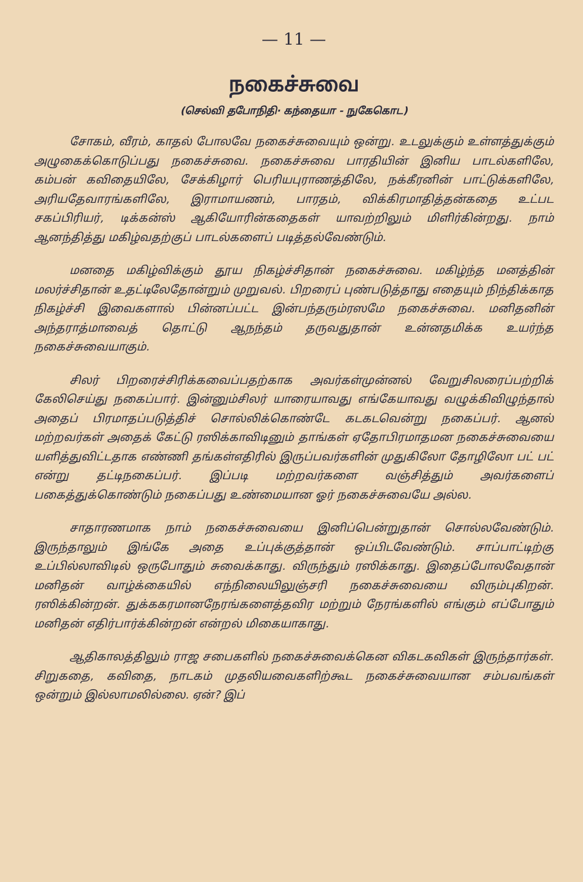— 11 —
நகைச்சுவை
(செல்வி தபோநிதி· கந்தையா - நுகேகொட)
சோகம், வீரம், காதல் போலவே நகைச்சுவையும் ஒன்று. உடலுக்கும் உள்ளத்துக்கும் அழுகைக்கொடுப்பது நகைச்சுவை. நகைச்சுவை பாரதியின் இனிய பாடல்களிலே, கம்பன் கவிதையிலே, சேக்கிழார் பெரியபுராணத்திலே, நக்கீரனின் பாட்டுக்களிலே, அரியதேவாரங்களிலே, இராமாயணம், பாரதம், விக்கிரமாதித்தன்கதை உட்பட சகப்பிரியர், டிக்கன்ஸ் ஆகியோரின்கதைகள் யாவற்றிலும் மிளிர்கின்றது. நாம் ஆனந்தித்து மகிழ்வதற்குப் பாடல்களைப் படித்தல்வேண்டும்.
மனதை மகிழ்விக்கும் தூய நிகழ்ச்சிதான் நகைச்சுவை. மகிழ்ந்த மனத்தின் மலர்ச்சிதான் உதட்டிலேதோன்றும் முறுவல். பிறரைப் புண்படுத்தாது எதையும் நிந்திக்காத நிகழ்ச்சி இவைகளால் பின்னப்பட்ட இன்பந்தரும்ரஸமே நகைச்சுவை. மனிதனின் அந்தராத்மாவைத் தொட்டு ஆநந்தம் தருவதுதான் உன்னதமிக்க உயர்ந்த நகைச்சுவையாகும்.
சிலர் பிறரைச்சிரிக்கவைப்பதற்காக அவர்கள்முன்னல் வேறுசிலரைப்பற்றிக் கேலிசெய்து நகைப்பார். இன்னும்சிலர் யாரையாவது எங்கேயாவது வழுக்கிவிழுந்தால் அதைப் பிரமாதப்படுத்திச் சொல்லிக்கொண்டே கடகடவென்று நகைப்பர். ஆனல் மற்றவர்கள் அதைக் கேட்டு ரஸிக்காவிடினும் தாங்கள் ஏதோபிரமாதமன நகைச்சுவையை யளித்துவிட்டதாக எண்ணி தங்கள்எதிரில் இருப்பவர்களின் முதுகிலோ தோழிலோ பட் பட் என்று தட்டிநகைப்பர். இப்படி மற்றவர்களை வஞ்சித்தும் அவர்களைப் பகைத்துக்கொண்டும் நகைப்பது உண்மையான ஓர் நகைச்சுவையே அல்ல.
சாதாரணமாக நாம் நகைச்சுவையை இனிப்பென்றுதான் சொல்லவேண்டும். இருந்தாலும் இங்கே அதை உப்புக்குத்தான் ஒப்பிடவேண்டும். சாப்பாட்டிற்கு உப்பில்லாவிடில் ஒருபோதும் சுவைக்காது. விருந்தும் ரஸிக்காது. இதைப்போலவேதான் மனிதன் வாழ்க்கையில் எந்நிலையிலுஞ்சரி நகைச்சுவையை விரும்புகிறன். ரஸிக்கின்றன். துக்ககரமானநேரங்களைத்தவிர மற்றும் நேரங்களில் எங்கும் எப்போதும் மனிதன் எதிர்பார்க்கின்றன் என்றல் மிகையாகாது.
ஆதிகாலத்திலும் ராஜ சபைகளில் நகைச்சுவைக்கென விகடகவிகள் இருந்தார்கள். சிறுகதை, கவிதை, நாடகம் முதலியவைகளிற்கூட நகைச்சுவையான சம்பவங்கள் ஒன்றும் இல்லாமலில்லை. ஏன்? இப்